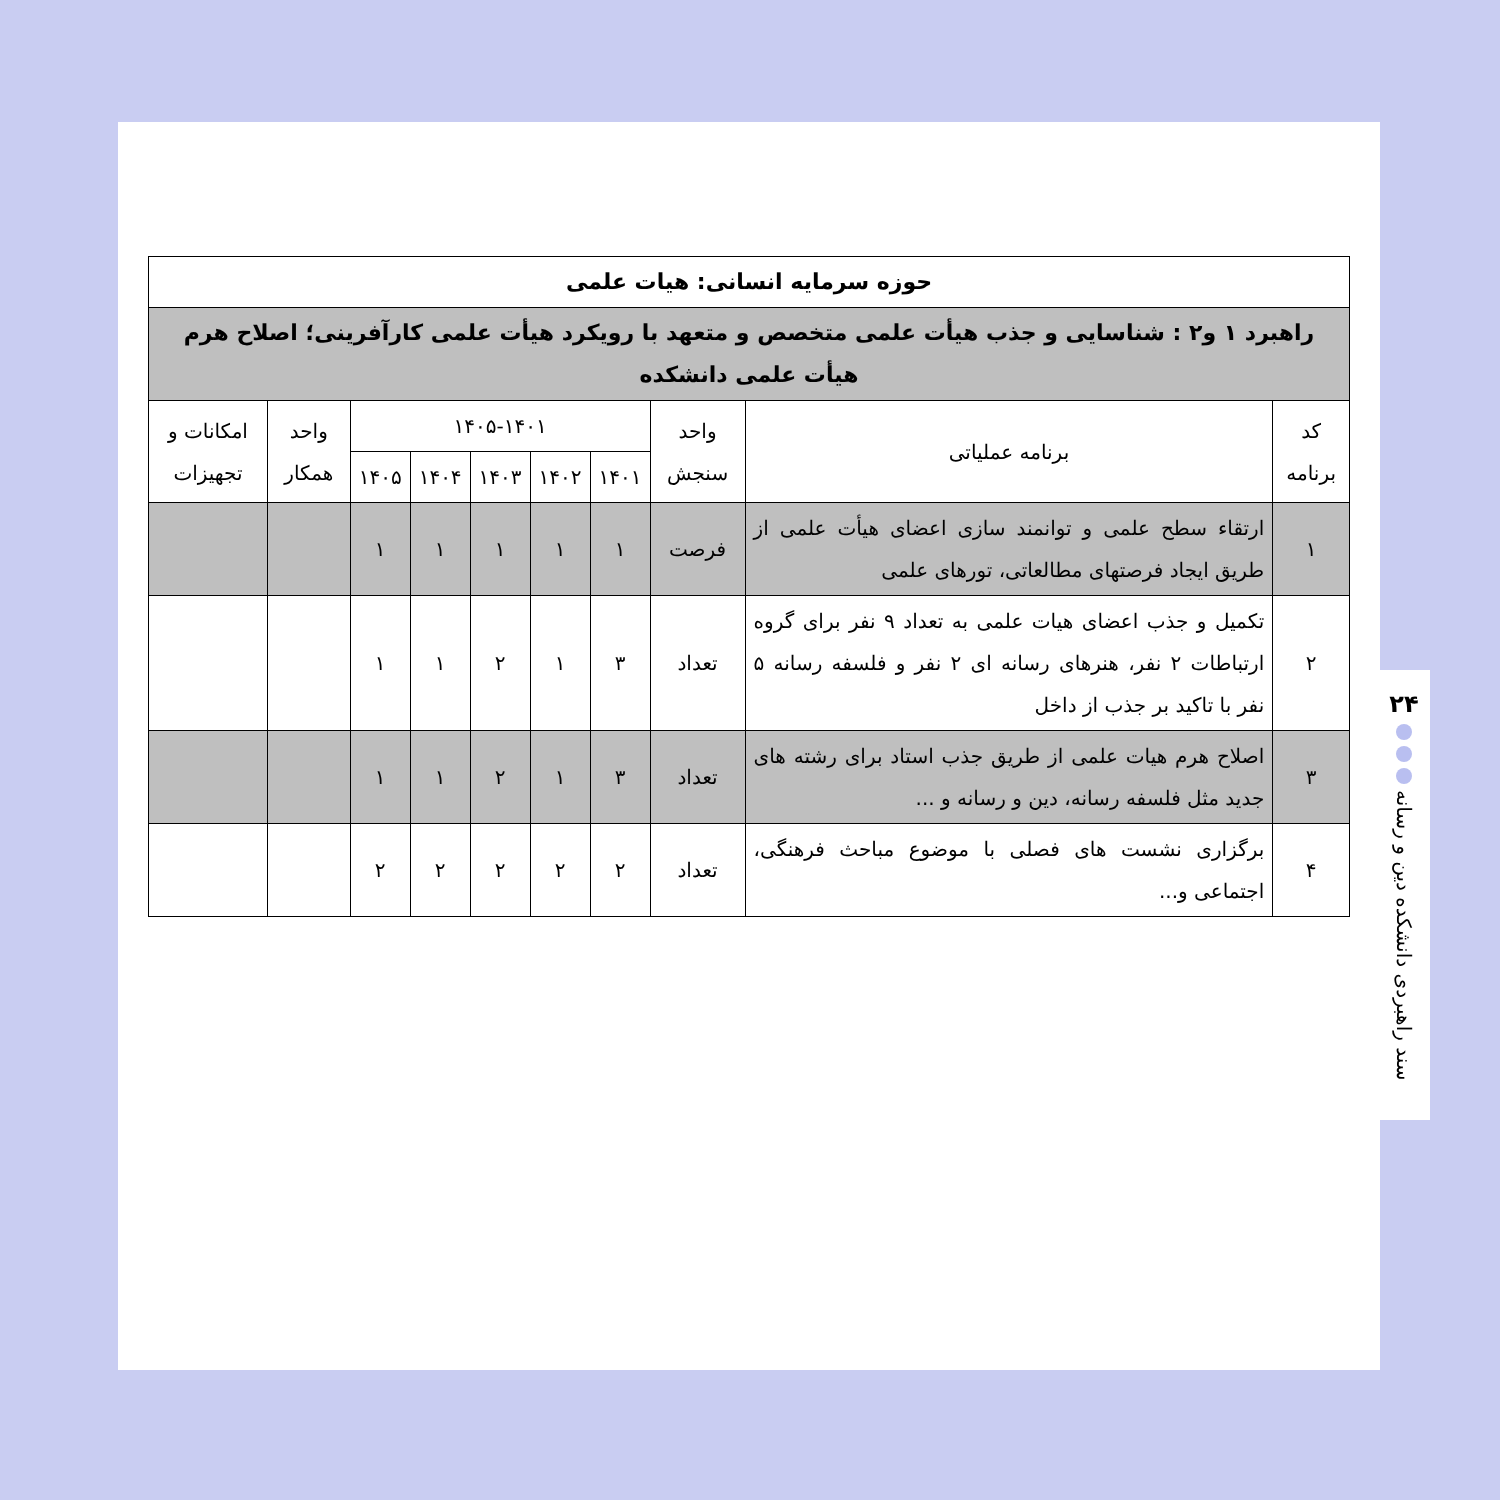| حوزه سرمایه انسانی: هیات علمی | | | | | | | | | |
| --- | --- | --- | --- | --- | --- | --- | --- | --- | --- |
| راهبرد ۱ و۲ : شناسایی و جذب هیأت علمی متخصص و متعهد با رویکرد هیأت علمی کارآفرینی؛ اصلاح هرم هیأت علمی دانشکده | | | | | | | | | |
| کد برنامه | برنامه عملیاتی | واحد سنجش | ۱۴۰۵-۱۴۰۱ | | | | | واحد همکار | امکانات و تجهیزات |
| | | | ۱۴۰۱ | ۱۴۰۲ | ۱۴۰۳ | ۱۴۰۴ | ۱۴۰۵ | | |
| ۱ | ارتقاء سطح علمی و توانمند سازی اعضای هیأت علمی از طریق ایجاد فرصتهای مطالعاتی، تورهای علمی | فرصت | ۱ | ۱ | ۱ | ۱ | ۱ | | |
| ۲ | تکمیل و جذب اعضای هیات علمی به تعداد ۹ نفر برای گروه ارتباطات ۲ نفر، هنرهای رسانه ای ۲ نفر و فلسفه رسانه ۵ نفر با تاکید بر جذب از داخل | تعداد | ۳ | ۱ | ۲ | ۱ | ۱ | | |
| ۳ | اصلاح هرم هیات علمی از طریق جذب استاد برای رشته های جدید مثل فلسفه رسانه، دین و رسانه و ... | تعداد | ۳ | ۱ | ۲ | ۱ | ۱ | | |
| ۴ | برگزاری نشست های فصلی با موضوع مباحث فرهنگی، اجتماعی و... | تعداد | ۲ | ۲ | ۲ | ۲ | ۲ | | |
۲۴
سند راهبردی دانشکده دین و رسانه